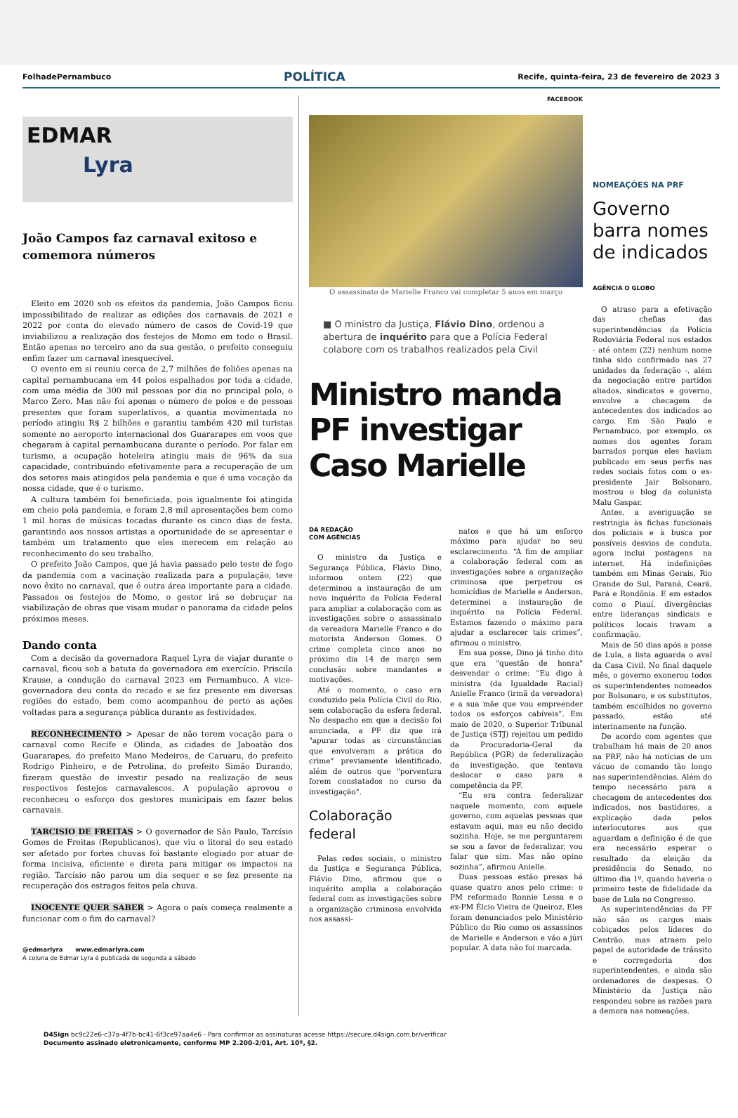FolhadePernambuco POLÍTICA Recife, quinta-feira, 23 de fevereiro de 2023 3
EDMAR
Lyra
João Campos faz carnaval exitoso e comemora números
Eleito em 2020 sob os efeitos da pandemia, João Campos ficou impossibilitado de realizar as edições dos carnavais de 2021 e 2022 por conta do elevado número de casos de Covid-19 que inviabilizou a realização dos festejos de Momo em todo o Brasil. Então apenas no terceiro ano da sua gestão, o prefeito conseguiu enfim fazer um carnaval inesquecível.
O evento em si reuniu cerca de 2,7 milhões de foliões apenas na capital pernambucana em 44 polos espalhados por toda a cidade, com uma média de 300 mil pessoas por dia no principal polo, o Marco Zero. Mas não foi apenas o número de polos e de pessoas presentes que foram superlativos, a quantia movimentada no período atingiu R$ 2 bilhões e garantiu também 420 mil turistas somente no aeroporto internacional dos Guararapes em voos que chegaram à capital pernambucana durante o período. Por falar em turismo, a ocupação hoteleira atingiu mais de 96% da sua capacidade, contribuindo efetivamente para a recuperação de um dos setores mais atingidos pela pandemia e que é uma vocação da nossa cidade, que é o turismo.
A cultura também foi beneficiada, pois igualmente foi atingida em cheio pela pandemia, e foram 2,8 mil apresentações bem como 1 mil horas de músicas tocadas durante os cinco dias de festa, garantindo aos nossos artistas a oportunidade de se apresentar e também um tratamento que eles merecem em relação ao reconhecimento do seu trabalho.
O prefeito João Campos, que já havia passado pelo teste de fogo da pandemia com a vacinação realizada para a população, teve novo êxito no carnaval, que é outra área importante para a cidade. Passados os festejos de Momo, o gestor irá se debruçar na viabilização de obras que visam mudar o panorama da cidade pelos próximos meses.
Dando conta
Com a decisão da governadora Raquel Lyra de viajar durante o carnaval, ficou sob a batuta da governadora em exercício, Priscila Krause, a condução do carnaval 2023 em Pernambuco. A vice-governadora deu conta do recado e se fez presente em diversas regiões do estado, bem como acompanhou de perto as ações voltadas para a segurança pública durante as festividades.
RECONHECIMENTO > Apesar de não terem vocação para o carnaval como Recife e Olinda, as cidades de Jaboatão dos Guararapes, do prefeito Mano Medeiros, de Caruaru, do prefeito Rodrigo Pinheiro, e de Petrolina, do prefeito Simão Durando, fizeram questão de investir pesado na realização de seus respectivos festejos carnavalescos. A população aprovou e reconheceu o esforço dos gestores municipais em fazer belos carnavais.
TARCISIO DE FREITAS > O governador de São Paulo, Tarcísio Gomes de Freitas (Republicanos), que viu o litoral do seu estado ser afetado por fortes chuvas foi bastante elogiado por atuar de forma incisiva, eficiente e direta para mitigar os impactos na região. Tarcísio não parou um dia sequer e se fez presente na recuperação dos estragos feitos pela chuva.
INOCENTE QUER SABER > Agora o país começa realmente a funcionar com o fim do carnaval?
@edmarlyra www.edmarlyra.com
A coluna de Edmar Lyra é publicada de segunda a sábado
FACEBOOK
O assassinato de Marielle Franco vai completar 5 anos em março
■ O ministro da Justiça, Flávio Dino, ordenou a abertura de inquérito para que a Polícia Federal colabore com os trabalhos realizados pela Civil
Ministro manda PF investigar Caso Marielle
DA REDAÇÃO
COM AGÊNCIAS
O ministro da Justiça e Segurança Pública, Flávio Dino, informou ontem (22) que determinou a instauração de um novo inquérito da Polícia Federal para ampliar a colaboração com as investigações sobre o assassinato da vereadora Marielle Franco e do motorista Anderson Gomes. O crime completa cinco anos no próximo dia 14 de março sem conclusão sobre mandantes e motivações.
Até o momento, o caso era conduzido pela Polícia Civil do Rio, sem colaboração da esfera federal. No despacho em que a decisão foi anunciada, a PF diz que irá "apurar todas as circunstâncias que envolveram a prática do crime" previamente identificado, além de outros que "porventura forem constatados no curso da investigação".
Colaboração federal
Pelas redes sociais, o ministro da Justiça e Segurança Pública, Flávio Dino, afirmou que o inquérito amplia a colaboração federal com as investigações sobre a organização criminosa envolvida nos assassi-
natos e que há um esforço máximo para ajudar no seu esclarecimento. “A fim de ampliar a colaboração federal com as investigações sobre a organização criminosa que perpetrou os homicídios de Marielle e Anderson, determinei a instauração de inquérito na Polícia Federal. Estamos fazendo o máximo para ajudar a esclarecer tais crimes”, afirmou o ministro.
Em sua posse, Dino já tinho dito que era "questão de honra" desvendar o crime: “Eu digo à ministra (da Igualdade Racial) Anielle Franco (irmã da vereadora) e a sua mãe que vou empreender todos os esforços cabíveis”. Em maio de 2020, o Superior Tribunal de Justiça (STJ) rejeitou um pedido da Procuradoria-Geral da República (PGR) de federalização da investigação, que tentava deslocar o caso para a competência da PF.
“Eu era contra federalizar naquele momento, com aquele governo, com aquelas pessoas que estavam aqui, mas eu não decido sozinha. Hoje, se me perguntarem se sou a favor de federalizar, vou falar que sim. Mas não opino sozinha”, afirmou Anielle.
Duas pessoas estão presas há quase quatro anos pelo crime: o PM reformado Ronnie Lessa e o ex-PM Élcio Vieira de Queiroz. Eles foram denunciados pelo Ministério Público do Rio como os assassinos de Marielle e Anderson e vão a júri popular. A data não foi marcada.
NOMEAÇÕES NA PRF
Governo barra nomes de indicados
AGÊNCIA O GLOBO
O atraso para a efetivação das chefias das superintendências da Polícia Rodoviária Federal nos estados - até ontem (22) nenhum nome tinha sido confirmado nas 27 unidades da federação -, além da negociação entre partidos aliados, sindicatos e governo, envolve a checagem de antecedentes dos indicados ao cargo. Em São Paulo e Pernambuco, por exemplo, os nomes dos agentes foram barrados porque eles haviam publicado em seus perfis nas redes sociais fotos com o ex-presidente Jair Bolsonaro, mostrou o blog da colunista Malu Gaspar.
Antes, a averiguação se restringia às fichas funcionais dos policiais e à busca por possíveis desvios de conduta, agora inclui postagens na internet. Há indefinições também em Minas Gerais, Rio Grande do Sul, Paraná, Ceará, Pará e Rondônia. E em estados como o Piauí, divergências entre lideranças sindicais e políticos locais travam a confirmação.
Mais de 50 dias após a posse de Lula, a lista aguarda o aval da Casa Civil. No final daquele mês, o governo exonerou todos os superintendentes nomeados por Bolsonaro, e os substitutos, também escolhidos no governo passado, estão até interinamente na função.
De acordo com agentes que trabalham há mais de 20 anos na PRF, não há notícias de um vácuo de comando tão longo nas superintendências. Além do tempo necessário para a checagem de antecedentes dos indicados, nos bastidores, a explicação dada pelos interlocutores aos que aguardam a definição é de que era necessário esperar o resultado da eleição da presidência do Senado, no último dia 1º, quando haveria o primeiro teste de fidelidade da base de Lula no Congresso.
As superintendências da PF não são os cargos mais cobiçados pelos líderes do Centrão, mas atraem pelo papel de autoridade de trânsito e corregedoria dos superintendentes, e ainda são ordenadores de despesas. O Ministério da Justiça não respondeu sobre as razões para a demora nas nomeações.
D4Sign bc9c22e6-c37a-4f7b-bc41-6f3ce97aa4e6 - Para confirmar as assinaturas acesse https://secure.d4sign.com.br/verificar
Documento assinado eletronicamente, conforme MP 2.200-2/01, Art. 10º, §2.